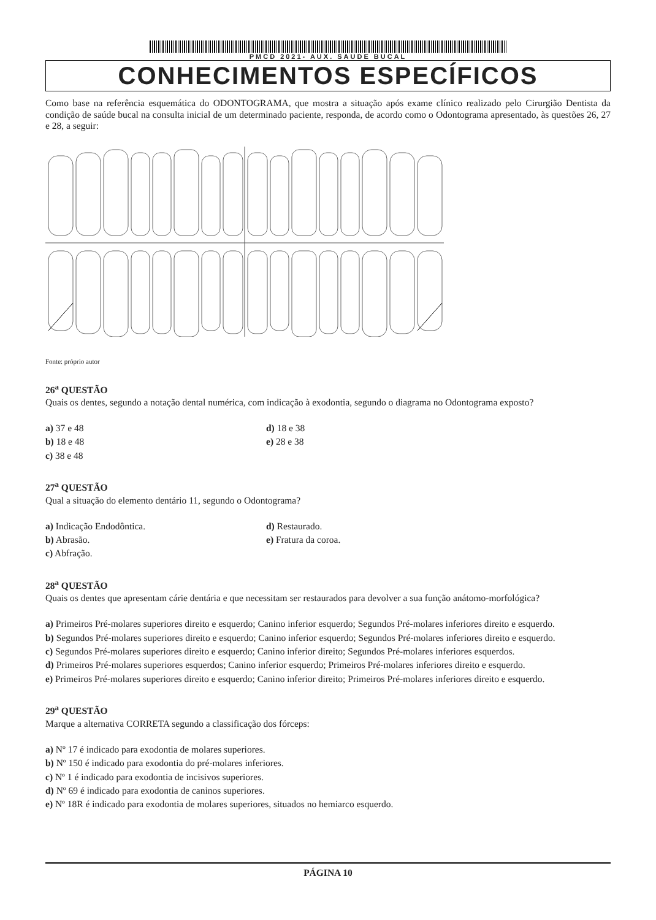PMCD 2021- AUX. SAUDE BUCAL
CONHECIMENTOS ESPECÍFICOS
Como base na referência esquemática do ODONTOGRAMA, que mostra a situação após exame clínico realizado pelo Cirurgião Dentista da condição de saúde bucal na consulta inicial de um determinado paciente, responda, de acordo como o Odontograma apresentado, às questões 26, 27 e 28, a seguir:
Fonte: próprio autor
26<sup>a</sup> QUESTÃO
Quais os dentes, segundo a notação dental numérica, com indicação à exodontia, segundo o diagrama no Odontograma exposto?
a) 37 e 48
d) 18 e 38
b) 18 e 48
e) 28 e 38
c) 38 e 48
27<sup>a</sup> QUESTÃO
Qual a situação do elemento dentário 11, segundo o Odontograma?
a) Indicação Endodôntica.
d) Restaurado.
b) Abrasão.
e) Fratura da coroa.
c) Abfração.
28<sup>a</sup> QUESTÃO
Quais os dentes que apresentam cárie dentária e que necessitam ser restaurados para devolver a sua função anátomo-morfológica?
a) Primeiros Pré-molares superiores direito e esquerdo; Canino inferior esquerdo; Segundos Pré-molares inferiores direito e esquerdo.
b) Segundos Pré-molares superiores direito e esquerdo; Canino inferior esquerdo; Segundos Pré-molares inferiores direito e esquerdo.
c) Segundos Pré-molares superiores direito e esquerdo; Canino inferior direito; Segundos Pré-molares inferiores esquerdos.
d) Primeiros Pré-molares superiores esquerdos; Canino inferior esquerdo; Primeiros Pré-molares inferiores direito e esquerdo.
e) Primeiros Pré-molares superiores direito e esquerdo; Canino inferior direito; Primeiros Pré-molares inferiores direito e esquerdo.
29<sup>a</sup> QUESTÃO
Marque a alternativa CORRETA segundo a classificação dos fórceps:
a) Nº 17 é indicado para exodontia de molares superiores.
b) Nº 150 é indicado para exodontia do pré-molares inferiores.
c) Nº 1 é indicado para exodontia de incisivos superiores.
d) Nº 69 é indicado para exodontia de caninos superiores.
e) Nº 18R é indicado para exodontia de molares superiores, situados no hemiarco esquerdo.
PÁGINA 10